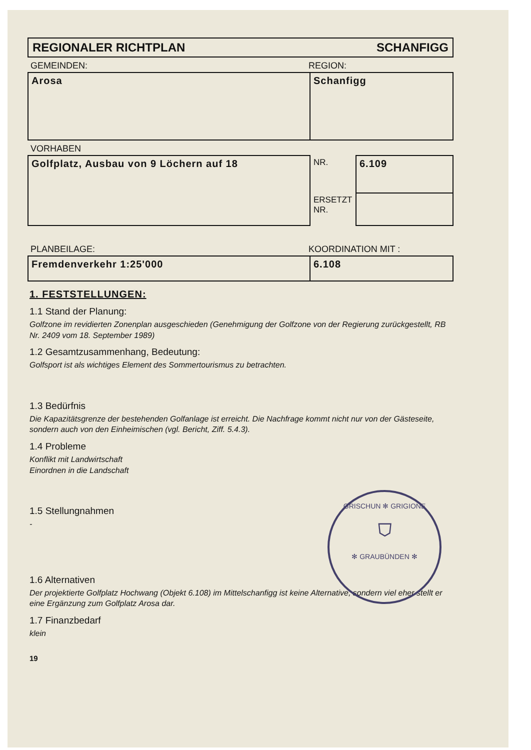REGIONALER RICHTPLAN SCHANFIGG
GEMEINDEN: REGION:
| Arosa | Schanfigg |
VORHABEN
| Golfplatz, Ausbau von 9 Löchern auf 18 | NR. | 6.109 |
| | ERSETZT NR. | |
PLANBEILAGE: KOORDINATION MIT :
| Fremdenverkehr 1:25'000 | 6.108 |
1. FESTSTELLUNGEN:
1.1 Stand der Planung:
Golfzone im revidierten Zonenplan ausgeschieden (Genehmigung der Golfzone von der Regierung zurückgestellt, RB Nr. 2409 vom 18. September 1989)
1.2 Gesamtzusammenhang, Bedeutung:
Golfsport ist als wichtiges Element des Sommertourismus zu betrachten.
1.3 Bedürfnis
Die Kapazitätsgrenze der bestehenden Golfanlage ist erreicht. Die Nachfrage kommt nicht nur von der Gästeseite, sondern auch von den Einheimischen (vgl. Bericht, Ziff. 5.4.3).
1.4 Probleme
Konflikt mit Landwirtschaft
Einordnen in die Landschaft
1.5 Stellungnahmen
-
1.6 Alternativen
Der projektierte Golfplatz Hochwang (Objekt 6.108) im Mittelschanfigg ist keine Alternative, sondern viel eher stellt er eine Ergänzung zum Golfplatz Arosa dar.
1.7 Finanzbedarf
klein
19
GRISCHUN ✻ GRIGIONE
⛉
✻ GRAUBÜNDEN ✻